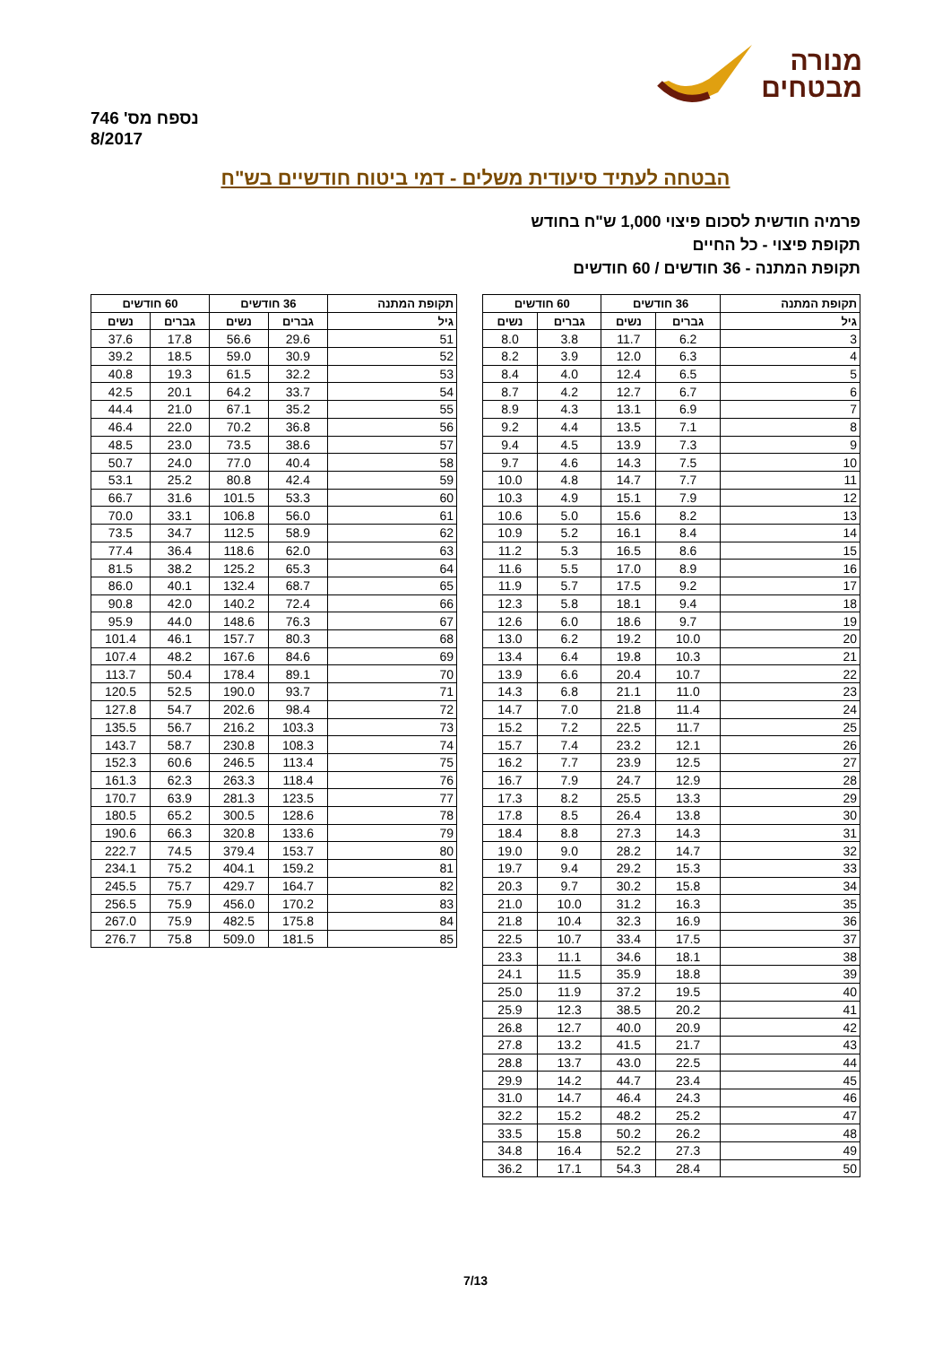נספח מס' 746
8/2017
מנורה
מבטחים
הבטחה לעתיד סיעודית משלים - דמי ביטוח חודשיים בש"ח
פרמיה חודשית לסכום פיצוי 1,000 ש"ח בחודש
תקופת פיצוי - כל החיים
תקופת המתנה - 36 חודשים / 60 חודשים
| תקופת המתנה | 36 חודשים | | 60 חודשים | |
| --- | --- | --- | --- | --- |
| גיל | גברים | נשים | גברים | נשים |
| 3 | 6.2 | 11.7 | 3.8 | 8.0 |
| 4 | 6.3 | 12.0 | 3.9 | 8.2 |
| 5 | 6.5 | 12.4 | 4.0 | 8.4 |
| 6 | 6.7 | 12.7 | 4.2 | 8.7 |
| 7 | 6.9 | 13.1 | 4.3 | 8.9 |
| 8 | 7.1 | 13.5 | 4.4 | 9.2 |
| 9 | 7.3 | 13.9 | 4.5 | 9.4 |
| 10 | 7.5 | 14.3 | 4.6 | 9.7 |
| 11 | 7.7 | 14.7 | 4.8 | 10.0 |
| 12 | 7.9 | 15.1 | 4.9 | 10.3 |
| 13 | 8.2 | 15.6 | 5.0 | 10.6 |
| 14 | 8.4 | 16.1 | 5.2 | 10.9 |
| 15 | 8.6 | 16.5 | 5.3 | 11.2 |
| 16 | 8.9 | 17.0 | 5.5 | 11.6 |
| 17 | 9.2 | 17.5 | 5.7 | 11.9 |
| 18 | 9.4 | 18.1 | 5.8 | 12.3 |
| 19 | 9.7 | 18.6 | 6.0 | 12.6 |
| 20 | 10.0 | 19.2 | 6.2 | 13.0 |
| 21 | 10.3 | 19.8 | 6.4 | 13.4 |
| 22 | 10.7 | 20.4 | 6.6 | 13.9 |
| 23 | 11.0 | 21.1 | 6.8 | 14.3 |
| 24 | 11.4 | 21.8 | 7.0 | 14.7 |
| 25 | 11.7 | 22.5 | 7.2 | 15.2 |
| 26 | 12.1 | 23.2 | 7.4 | 15.7 |
| 27 | 12.5 | 23.9 | 7.7 | 16.2 |
| 28 | 12.9 | 24.7 | 7.9 | 16.7 |
| 29 | 13.3 | 25.5 | 8.2 | 17.3 |
| 30 | 13.8 | 26.4 | 8.5 | 17.8 |
| 31 | 14.3 | 27.3 | 8.8 | 18.4 |
| 32 | 14.7 | 28.2 | 9.0 | 19.0 |
| 33 | 15.3 | 29.2 | 9.4 | 19.7 |
| 34 | 15.8 | 30.2 | 9.7 | 20.3 |
| 35 | 16.3 | 31.2 | 10.0 | 21.0 |
| 36 | 16.9 | 32.3 | 10.4 | 21.8 |
| 37 | 17.5 | 33.4 | 10.7 | 22.5 |
| 38 | 18.1 | 34.6 | 11.1 | 23.3 |
| 39 | 18.8 | 35.9 | 11.5 | 24.1 |
| 40 | 19.5 | 37.2 | 11.9 | 25.0 |
| 41 | 20.2 | 38.5 | 12.3 | 25.9 |
| 42 | 20.9 | 40.0 | 12.7 | 26.8 |
| 43 | 21.7 | 41.5 | 13.2 | 27.8 |
| 44 | 22.5 | 43.0 | 13.7 | 28.8 |
| 45 | 23.4 | 44.7 | 14.2 | 29.9 |
| 46 | 24.3 | 46.4 | 14.7 | 31.0 |
| 47 | 25.2 | 48.2 | 15.2 | 32.2 |
| 48 | 26.2 | 50.2 | 15.8 | 33.5 |
| 49 | 27.3 | 52.2 | 16.4 | 34.8 |
| 50 | 28.4 | 54.3 | 17.1 | 36.2 |
| תקופת המתנה | 36 חודשים | | 60 חודשים | |
| --- | --- | --- | --- | --- |
| גיל | גברים | נשים | גברים | נשים |
| 51 | 29.6 | 56.6 | 17.8 | 37.6 |
| 52 | 30.9 | 59.0 | 18.5 | 39.2 |
| 53 | 32.2 | 61.5 | 19.3 | 40.8 |
| 54 | 33.7 | 64.2 | 20.1 | 42.5 |
| 55 | 35.2 | 67.1 | 21.0 | 44.4 |
| 56 | 36.8 | 70.2 | 22.0 | 46.4 |
| 57 | 38.6 | 73.5 | 23.0 | 48.5 |
| 58 | 40.4 | 77.0 | 24.0 | 50.7 |
| 59 | 42.4 | 80.8 | 25.2 | 53.1 |
| 60 | 53.3 | 101.5 | 31.6 | 66.7 |
| 61 | 56.0 | 106.8 | 33.1 | 70.0 |
| 62 | 58.9 | 112.5 | 34.7 | 73.5 |
| 63 | 62.0 | 118.6 | 36.4 | 77.4 |
| 64 | 65.3 | 125.2 | 38.2 | 81.5 |
| 65 | 68.7 | 132.4 | 40.1 | 86.0 |
| 66 | 72.4 | 140.2 | 42.0 | 90.8 |
| 67 | 76.3 | 148.6 | 44.0 | 95.9 |
| 68 | 80.3 | 157.7 | 46.1 | 101.4 |
| 69 | 84.6 | 167.6 | 48.2 | 107.4 |
| 70 | 89.1 | 178.4 | 50.4 | 113.7 |
| 71 | 93.7 | 190.0 | 52.5 | 120.5 |
| 72 | 98.4 | 202.6 | 54.7 | 127.8 |
| 73 | 103.3 | 216.2 | 56.7 | 135.5 |
| 74 | 108.3 | 230.8 | 58.7 | 143.7 |
| 75 | 113.4 | 246.5 | 60.6 | 152.3 |
| 76 | 118.4 | 263.3 | 62.3 | 161.3 |
| 77 | 123.5 | 281.3 | 63.9 | 170.7 |
| 78 | 128.6 | 300.5 | 65.2 | 180.5 |
| 79 | 133.6 | 320.8 | 66.3 | 190.6 |
| 80 | 153.7 | 379.4 | 74.5 | 222.7 |
| 81 | 159.2 | 404.1 | 75.2 | 234.1 |
| 82 | 164.7 | 429.7 | 75.7 | 245.5 |
| 83 | 170.2 | 456.0 | 75.9 | 256.5 |
| 84 | 175.8 | 482.5 | 75.9 | 267.0 |
| 85 | 181.5 | 509.0 | 75.8 | 276.7 |
7/13